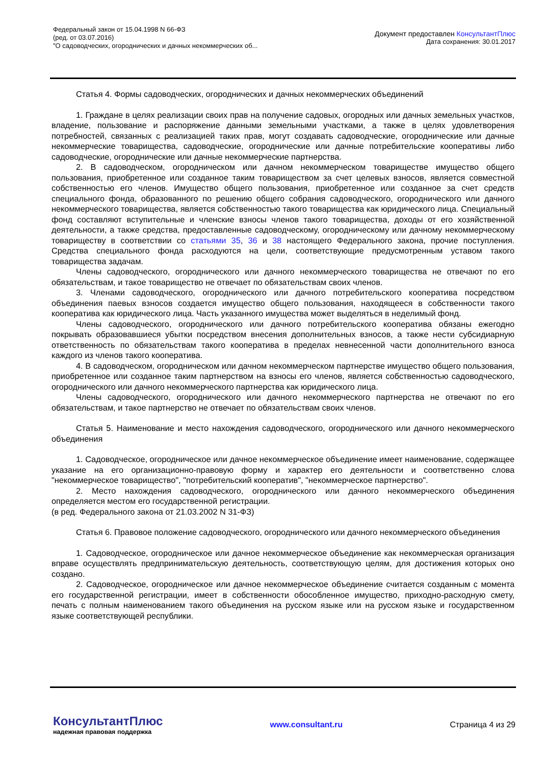Федеральный закон от 15.04.1998 N 66-ФЗ
(ред. от 03.07.2016)
"О садоводческих, огороднических и дачных некоммерческих об...
Документ предоставлен КонсультантПлюс
Дата сохранения: 30.01.2017
Статья 4. Формы садоводческих, огороднических и дачных некоммерческих объединений
1. Граждане в целях реализации своих прав на получение садовых, огородных или дачных земельных участков, владение, пользование и распоряжение данными земельными участками, а также в целях удовлетворения потребностей, связанных с реализацией таких прав, могут создавать садоводческие, огороднические или дачные некоммерческие товарищества, садоводческие, огороднические или дачные потребительские кооперативы либо садоводческие, огороднические или дачные некоммерческие партнерства.
2. В садоводческом, огородническом или дачном некоммерческом товариществе имущество общего пользования, приобретенное или созданное таким товариществом за счет целевых взносов, является совместной собственностью его членов. Имущество общего пользования, приобретенное или созданное за счет средств специального фонда, образованного по решению общего собрания садоводческого, огороднического или дачного некоммерческого товарищества, является собственностью такого товарищества как юридического лица. Специальный фонд составляют вступительные и членские взносы членов такого товарищества, доходы от его хозяйственной деятельности, а также средства, предоставленные садоводческому, огородническому или дачному некоммерческому товариществу в соответствии со статьями 35, 36 и 38 настоящего Федерального закона, прочие поступления. Средства специального фонда расходуются на цели, соответствующие предусмотренным уставом такого товарищества задачам.
Члены садоводческого, огороднического или дачного некоммерческого товарищества не отвечают по его обязательствам, и такое товарищество не отвечает по обязательствам своих членов.
3. Членами садоводческого, огороднического или дачного потребительского кооператива посредством объединения паевых взносов создается имущество общего пользования, находящееся в собственности такого кооператива как юридического лица. Часть указанного имущества может выделяться в неделимый фонд.
Члены садоводческого, огороднического или дачного потребительского кооператива обязаны ежегодно покрывать образовавшиеся убытки посредством внесения дополнительных взносов, а также нести субсидиарную ответственность по обязательствам такого кооператива в пределах невнесенной части дополнительного взноса каждого из членов такого кооператива.
4. В садоводческом, огородническом или дачном некоммерческом партнерстве имущество общего пользования, приобретенное или созданное таким партнерством на взносы его членов, является собственностью садоводческого, огороднического или дачного некоммерческого партнерства как юридического лица.
Члены садоводческого, огороднического или дачного некоммерческого партнерства не отвечают по его обязательствам, и такое партнерство не отвечает по обязательствам своих членов.
Статья 5. Наименование и место нахождения садоводческого, огороднического или дачного некоммерческого объединения
1. Садоводческое, огородническое или дачное некоммерческое объединение имеет наименование, содержащее указание на его организационно-правовую форму и характер его деятельности и соответственно слова "некоммерческое товарищество", "потребительский кооператив", "некоммерческое партнерство".
2. Место нахождения садоводческого, огороднического или дачного некоммерческого объединения определяется местом его государственной регистрации.
(в ред. Федерального закона от 21.03.2002 N 31-ФЗ)
Статья 6. Правовое положение садоводческого, огороднического или дачного некоммерческого объединения
1. Садоводческое, огородническое или дачное некоммерческое объединение как некоммерческая организация вправе осуществлять предпринимательскую деятельность, соответствующую целям, для достижения которых оно создано.
2. Садоводческое, огородническое или дачное некоммерческое объединение считается созданным с момента его государственной регистрации, имеет в собственности обособленное имущество, приходно-расходную смету, печать с полным наименованием такого объединения на русском языке или на русском языке и государственном языке соответствующей республики.
КонсультантПлюс
надежная правовая поддержка
www.consultant.ru Страница 4 из 29